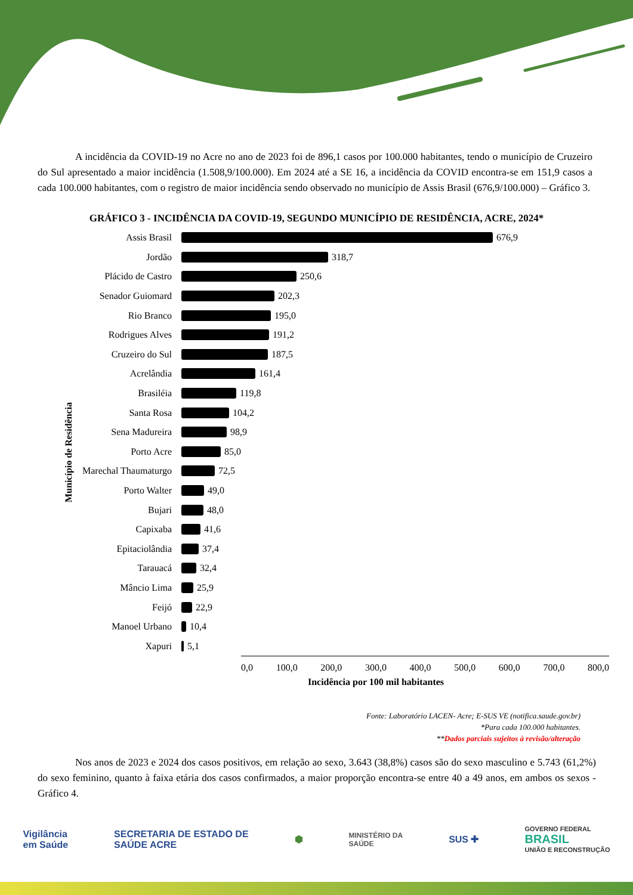A incidência da COVID-19 no Acre no ano de 2023 foi de 896,1 casos por 100.000 habitantes, tendo o município de Cruzeiro do Sul apresentado a maior incidência (1.508,9/100.000). Em 2024 até a SE 16, a incidência da COVID encontra-se em 151,9 casos a cada 100.000 habitantes, com o registro de maior incidência sendo observado no município de Assis Brasil (676,9/100.000) – Gráfico 3.
GRÁFICO 3 - INCIDÊNCIA DA COVID-19, SEGUNDO MUNICÍPIO DE RESIDÊNCIA, ACRE, 2024*
Município de Residência
Assis Brasil 676,9
Jordão 318,7
Plácido de Castro 250,6
Senador Guiomard 202,3
Rio Branco 195,0
Rodrigues Alves 191,2
Cruzeiro do Sul 187,5
Acrelândia 161,4
Brasiléia 119,8
Santa Rosa 104,2
Sena Madureira 98,9
Porto Acre 85,0
Marechal Thaumaturgo
72,5
Porto Walter 49,0
Bujari 48,0
Capixaba 41,6
Epitaciolândia 37,4
Tarauacá 32,4
Mâncio Lima 25,9
Feijó 22,9
Manoel Urbano 10,4
Xapuri 5,1
0,0 100,0 200,0 300,0 400,0 500,0 600,0 700,0 800,0
Incidência por 100 mil habitantes
Fonte: Laboratório LACEN- Acre; E-SUS VE (notifica.saude.gov.br)
*Para cada 100.000 habitantes.
**Dados parciais sujeitos à revisão/alteração
Nos anos de 2023 e 2024 dos casos positivos, em relação ao sexo, 3.643 (38,8%) casos são do sexo masculino e 5.743 (61,2%) do sexo feminino, quanto à faixa etária dos casos confirmados, a maior proporção encontra-se entre 40 a 49 anos, em ambos os sexos - Gráfico 4.
Vigilância
em Saúde SECRETARIA DE ESTADO DE
SAÚDE ACRE ⬢ MINISTÉRIO DA
SAÚDE SUS ✚ GOVERNO FEDERAL
BRASIL
UNIÃO E RECONSTRUÇÃO